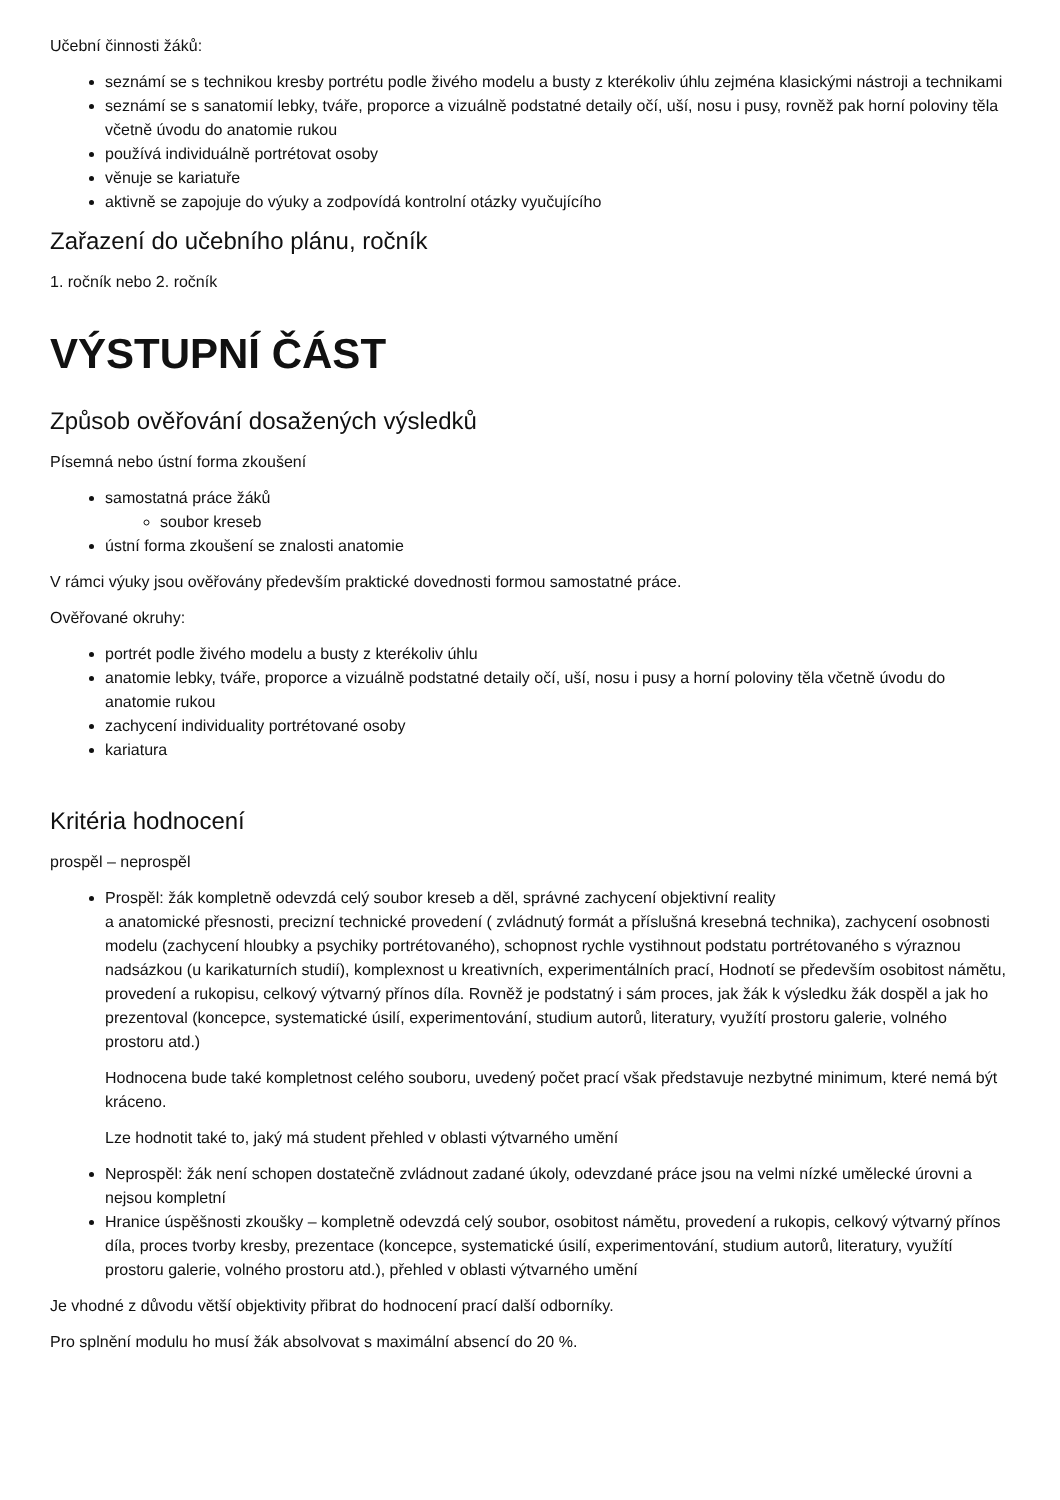Učební činnosti žáků:
seznámí se s technikou kresby portrétu podle živého modelu a busty z kterékoliv úhlu zejména klasickými nástroji a technikami
seznámí se s sanatomií lebky, tváře, proporce a vizuálně podstatné detaily očí, uší, nosu i pusy, rovněž pak horní poloviny těla včetně úvodu do anatomie rukou
používá individuálně portrétovat osoby
věnuje se kariatuře
aktivně se zapojuje do výuky a zodpovídá kontrolní otázky vyučujícího
Zařazení do učebního plánu, ročník
1. ročník nebo 2. ročník
VÝSTUPNÍ ČÁST
Způsob ověřování dosažených výsledků
Písemná nebo ústní forma zkoušení
samostatná práce žáků
soubor kreseb
ústní forma zkoušení se znalosti anatomie
V rámci výuky jsou ověřovány především praktické dovednosti formou samostatné práce.
Ověřované okruhy:
portrét podle živého modelu a busty z kterékoliv úhlu
anatomie lebky, tváře, proporce a vizuálně podstatné detaily očí, uší, nosu i pusy a horní poloviny těla včetně úvodu do anatomie rukou
zachycení individuality portrétované osoby
kariatura
Kritéria hodnocení
prospěl – neprospěl
Prospěl: žák kompletně odevzdá celý soubor kreseb a děl, správné zachycení objektivní reality
a anatomické přesnosti, precizní technické provedení ( zvládnutý formát a příslušná kresebná technika), zachycení osobnosti modelu (zachycení hloubky a psychiky portrétovaného), schopnost rychle vystihnout podstatu portrétovaného s výraznou nadsázkou (u karikaturních studií), komplexnost u kreativních, experimentálních prací, Hodnotí se především osobitost námětu, provedení a rukopisu, celkový výtvarný přínos díla. Rovněž je podstatný i sám proces, jak žák k výsledku žák dospěl a jak ho prezentoval (koncepce, systematické úsilí, experimentování, studium autorů, literatury, využítí prostoru galerie, volného prostoru atd.)
Hodnocena bude také kompletnost celého souboru, uvedený počet prací však představuje nezbytné minimum, které nemá být kráceno.
Lze hodnotit také to, jaký má student přehled v oblasti výtvarného umění
Neprospěl: žák není schopen dostatečně zvládnout zadané úkoly, odevzdané práce jsou na velmi nízké umělecké úrovni a nejsou kompletní
Hranice úspěšnosti zkoušky – kompletně odevzdá celý soubor, osobitost námětu, provedení a rukopis, celkový výtvarný přínos díla, proces tvorby kresby, prezentace (koncepce, systematické úsilí, experimentování, studium autorů, literatury, využítí prostoru galerie, volného prostoru atd.), přehled v oblasti výtvarného umění
Je vhodné z důvodu větší objektivity přibrat do hodnocení prací další odborníky.
Pro splnění modulu ho musí žák absolvovat s maximální absencí do 20 %.